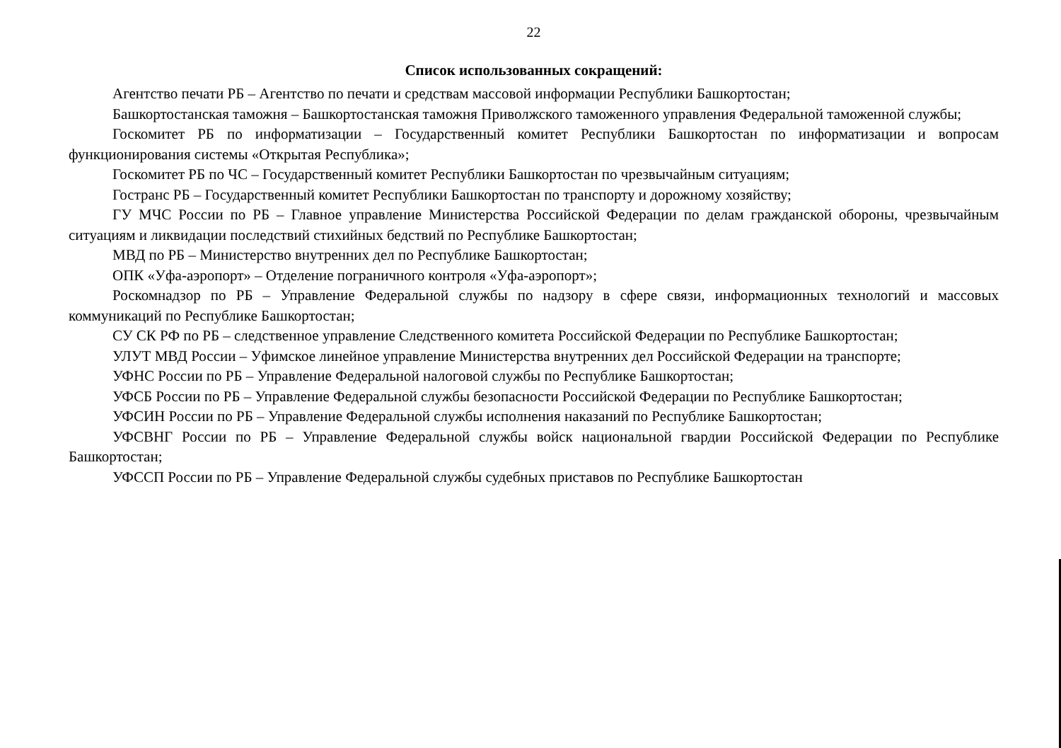22
Список использованных сокращений:
Агентство печати РБ – Агентство по печати и средствам массовой информации Республики Башкортостан;
Башкортостанская таможня – Башкортостанская таможня Приволжского таможенного управления Федеральной таможенной службы;
Госкомитет РБ по информатизации – Государственный комитет Республики Башкортостан по информатизации и вопросам функционирования системы «Открытая Республика»;
Госкомитет РБ по ЧС – Государственный комитет Республики Башкортостан по чрезвычайным ситуациям;
Гостранс РБ – Государственный комитет Республики Башкортостан по транспорту и дорожному хозяйству;
ГУ МЧС России по РБ – Главное управление Министерства Российской Федерации по делам гражданской обороны, чрезвычайным ситуациям и ликвидации последствий стихийных бедствий по Республике Башкортостан;
МВД по РБ – Министерство внутренних дел по Республике Башкортостан;
ОПК «Уфа-аэропорт» – Отделение пограничного контроля «Уфа-аэропорт»;
Роскомнадзор по РБ – Управление Федеральной службы по надзору в сфере связи, информационных технологий и массовых коммуникаций по Республике Башкортостан;
СУ СК РФ по РБ – следственное управление Следственного комитета Российской Федерации по Республике Башкортостан;
УЛУТ МВД России – Уфимское линейное управление Министерства внутренних дел Российской Федерации на транспорте;
УФНС России по РБ – Управление Федеральной налоговой службы по Республике Башкортостан;
УФСБ России по РБ – Управление Федеральной службы безопасности Российской Федерации по Республике Башкортостан;
УФСИН России по РБ – Управление Федеральной службы исполнения наказаний по Республике Башкортостан;
УФСВНГ России по РБ – Управление Федеральной службы войск национальной гвардии Российской Федерации по Республике Башкортостан;
УФССП России по РБ – Управление Федеральной службы судебных приставов по Республике Башкортостан